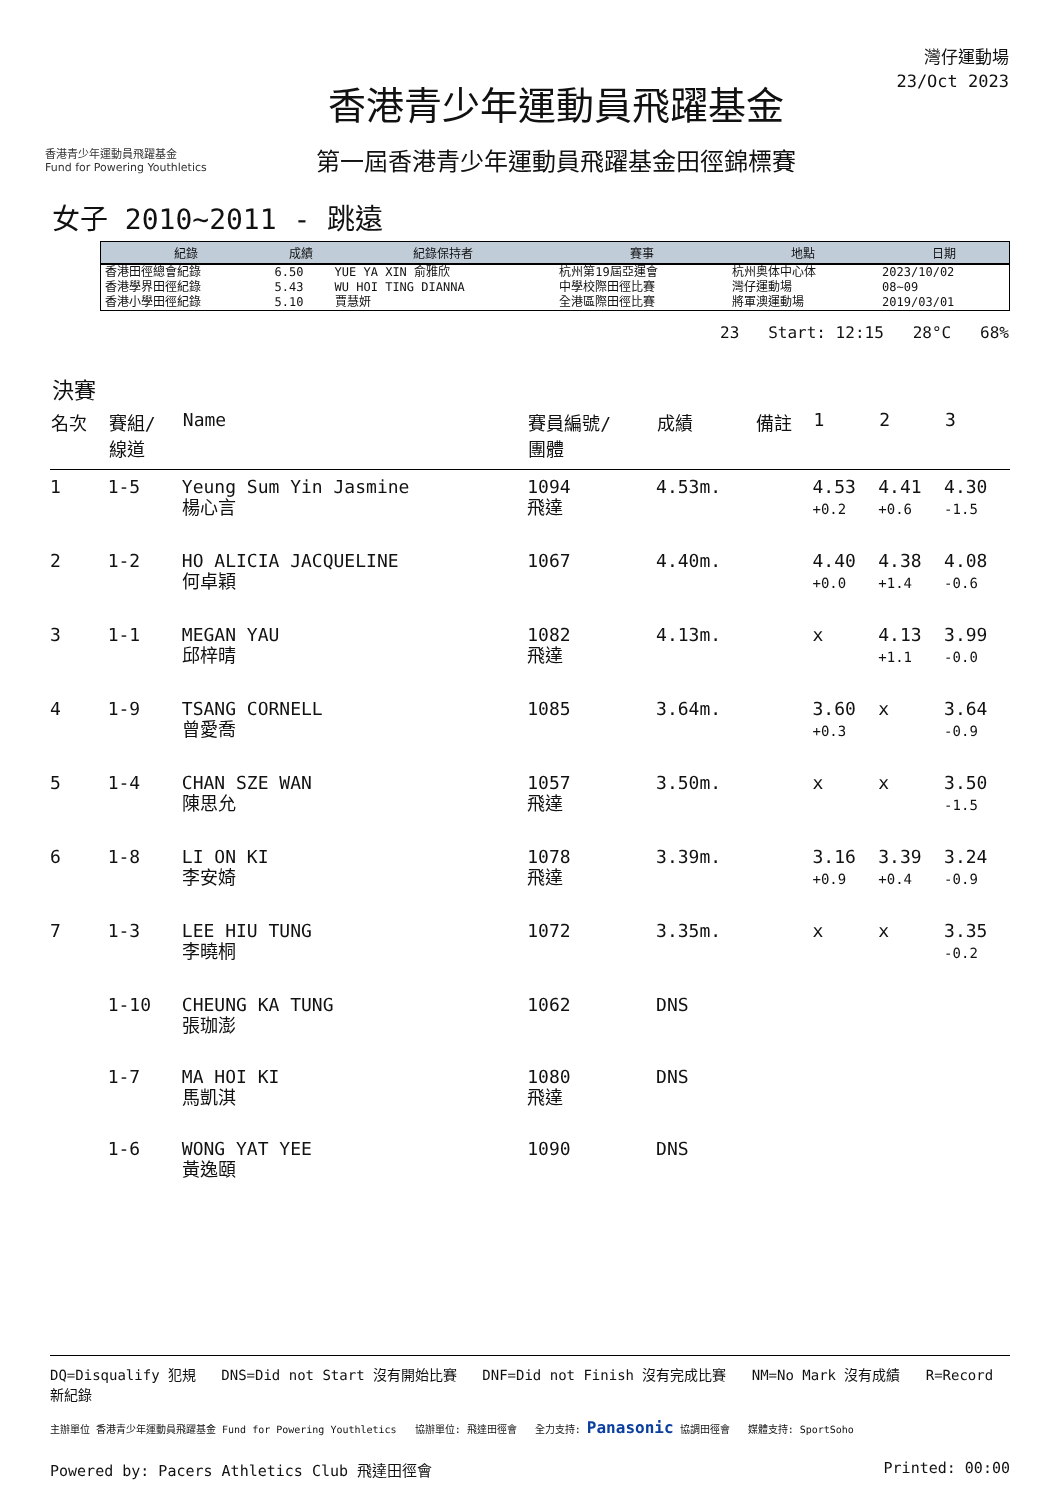香港青少年運動員飛躍基金
Fund for Powering Youthletics
香港青少年運動員飛躍基金
第一屆香港青少年運動員飛躍基金田徑錦標賽
灣仔運動場
23/Oct 2023
女子 2010~2011 - 跳遠
| 紀錄 | 成績 | 紀錄保持者 | 賽事 | 地點 | 日期 |
| --- | --- | --- | --- | --- | --- |
| 香港田徑總會紀錄 | 6.50 | YUE YA XIN 俞雅欣 | 杭州第19屆亞運會 | 杭州奥体中心体 | 2023/10/02 |
| 香港學界田徑紀錄 | 5.43 | WU HOI TING DIANNA | 中學校際田徑比賽 | 灣仔運動場 | 08~09 |
| 香港小學田徑紀錄 | 5.10 | 賈慧妍 | 全港區際田徑比賽 | 將軍澳運動場 | 2019/03/01 |
23 Start: 12:15 28°C 68%
決賽
| 名次 | 賽組/ 線道 | Name | 賽員編號/ 團體 | 成績 | 備註 | 1 | 2 | 3 |
| --- | --- | --- | --- | --- | --- | --- | --- | --- |
| 1 | 1-5 | Yeung Sum Yin Jasmine 楊心言 | 1094 飛達 | 4.53m. | | 4.53 +0.2 | 4.41 +0.6 | 4.30 -1.5 |
| 2 | 1-2 | HO ALICIA JACQUELINE 何卓穎 | 1067 | 4.40m. | | 4.40 +0.0 | 4.38 +1.4 | 4.08 -0.6 |
| 3 | 1-1 | MEGAN YAU 邱梓晴 | 1082 飛達 | 4.13m. | | x | 4.13 +1.1 | 3.99 -0.0 |
| 4 | 1-9 | TSANG CORNELL 曾愛喬 | 1085 | 3.64m. | | 3.60 +0.3 | x | 3.64 -0.9 |
| 5 | 1-4 | CHAN SZE WAN 陳思允 | 1057 飛達 | 3.50m. | | x | x | 3.50 -1.5 |
| 6 | 1-8 | LI ON KI 李安婍 | 1078 飛達 | 3.39m. | | 3.16 +0.9 | 3.39 +0.4 | 3.24 -0.9 |
| 7 | 1-3 | LEE HIU TUNG 李曉桐 | 1072 | 3.35m. | | x | x | 3.35 -0.2 |
| | 1-10 | CHEUNG KA TUNG 張珈澎 | 1062 | DNS | | | | |
| | 1-7 | MA HOI KI 馬凱淇 | 1080 飛達 | DNS | | | | |
| | 1-6 | WONG YAT YEE 黃逸頤 | 1090 | DNS | | | | |
DQ=Disqualify 犯規 DNS=Did not Start 沒有開始比賽 DNF=Did not Finish 沒有完成比賽 NM=No Mark 沒有成績 R=Record 新紀錄
主辦單位 香港青少年運動員飛躍基金 Fund for Powering Youthletics 協辦單位: 飛達田徑會 全力支持: Panasonic 協調田徑會 媒體支持: SportSoho
Powered by: Pacers Athletics Club 飛達田徑會 Printed: 00:00